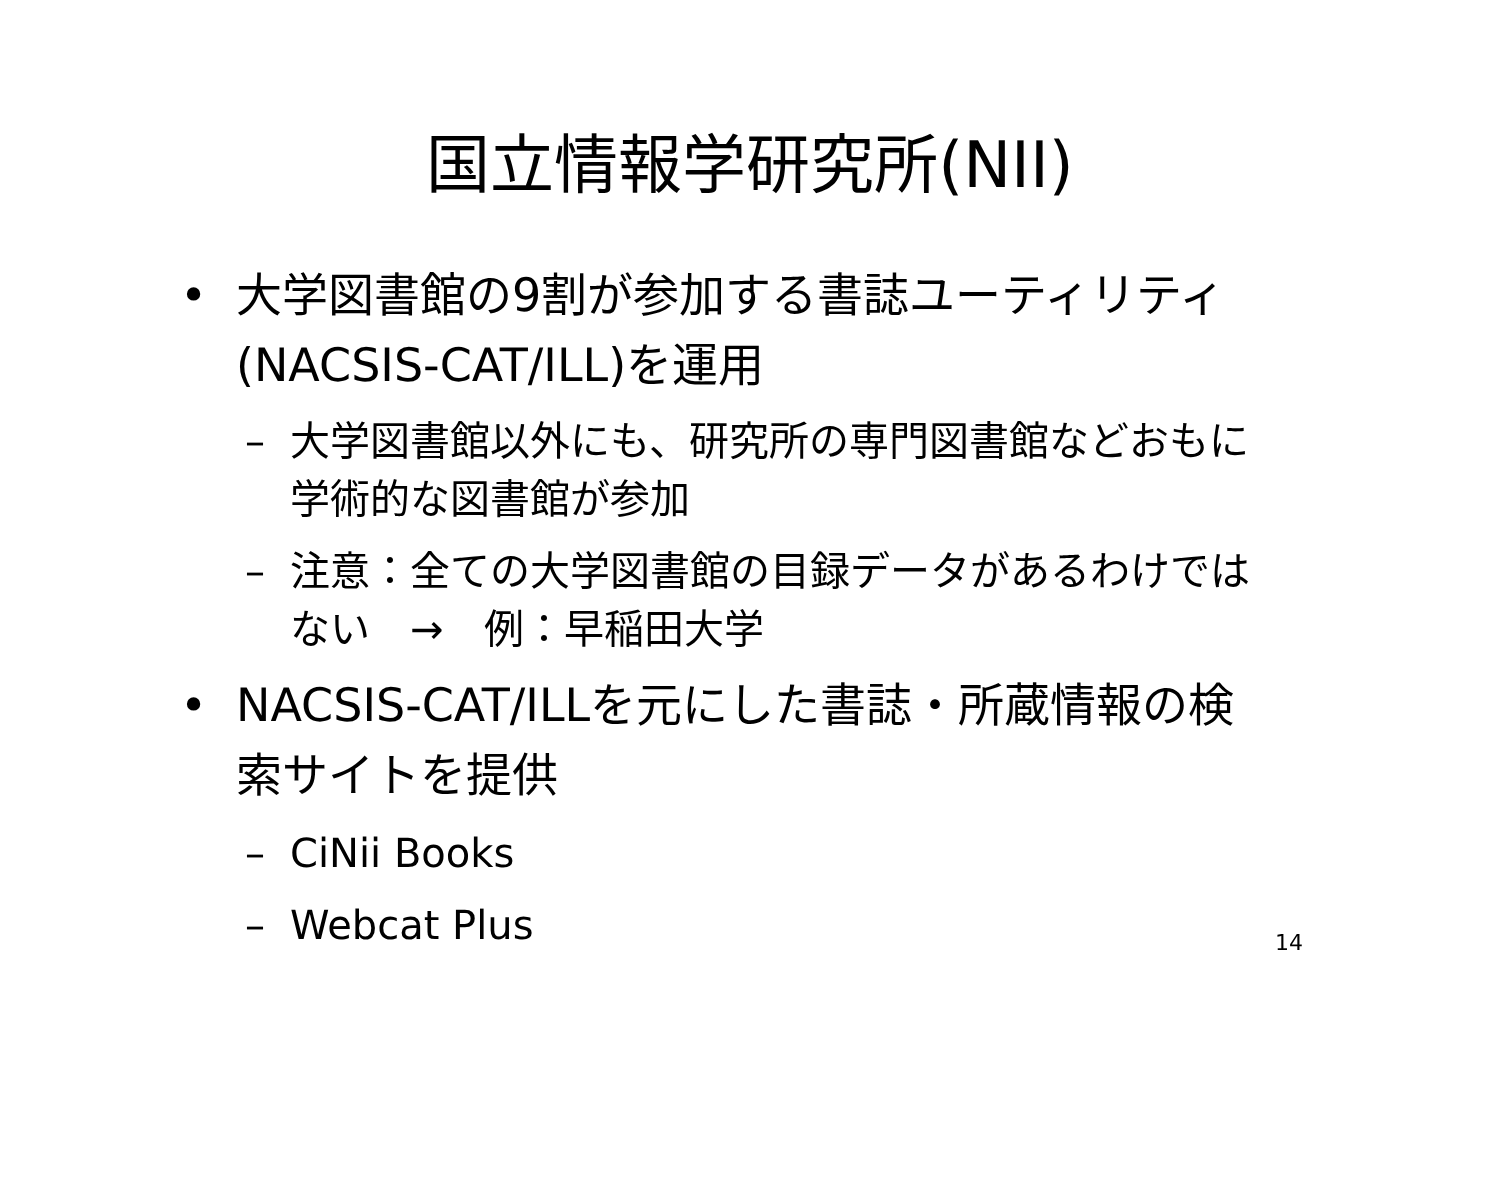国立情報学研究所(NII)
• 大学図書館の9割が参加する書誌ユーティリティ(NACSIS-CAT/ILL)を運用
– 大学図書館以外にも、研究所の専門図書館などおもに学術的な図書館が参加
– 注意：全ての大学図書館の目録データがあるわけではない　→　例：早稲田大学
• NACSIS-CAT/ILLを元にした書誌・所蔵情報の検索サイトを提供
– CiNii Books
– Webcat Plus
14